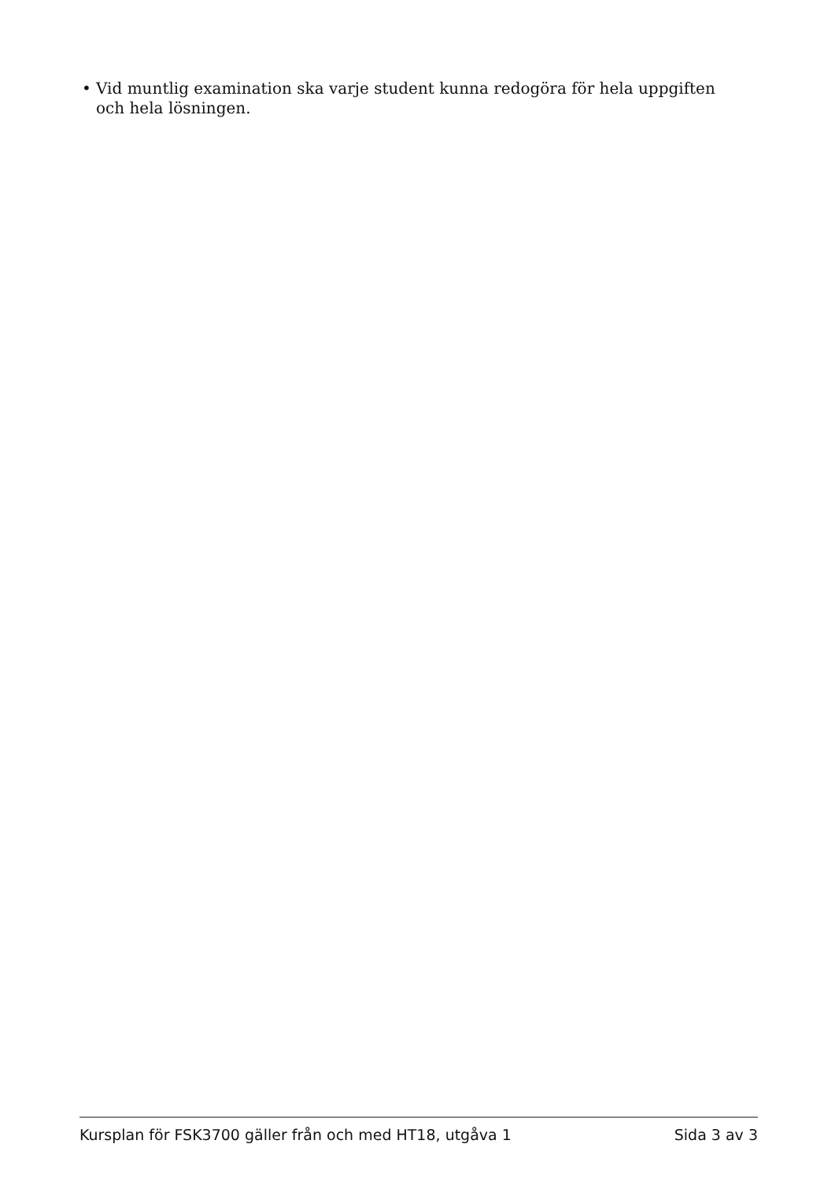• Vid muntlig examination ska varje student kunna redogöra för hela uppgiften och hela lösningen.
Kursplan för FSK3700 gäller från och med HT18, utgåva 1 Sida 3 av 3